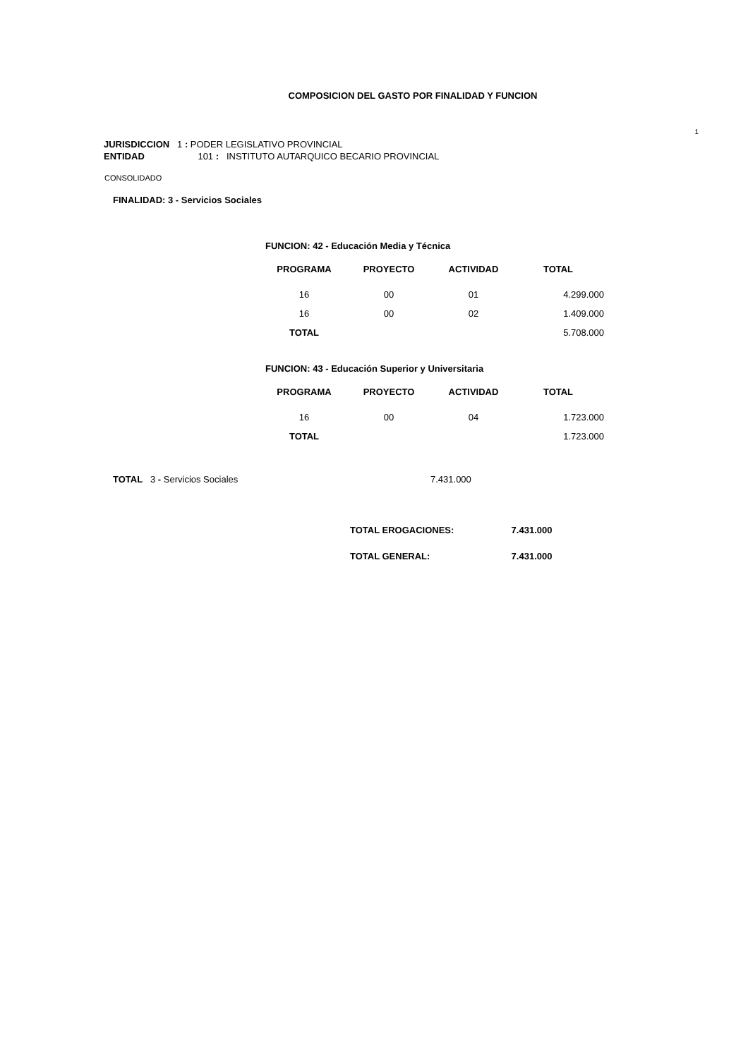COMPOSICION DEL GASTO POR FINALIDAD Y FUNCION
1
JURISDICCION 1 : PODER LEGISLATIVO PROVINCIAL
ENTIDAD 101 : INSTITUTO AUTARQUICO BECARIO PROVINCIAL
CONSOLIDADO
FINALIDAD: 3 - Servicios Sociales
FUNCION: 42 - Educación Media y Técnica
| PROGRAMA | PROYECTO | ACTIVIDAD | TOTAL |
| --- | --- | --- | --- |
| 16 | 00 | 01 | 4.299.000 |
| 16 | 00 | 02 | 1.409.000 |
| TOTAL | | | 5.708.000 |
FUNCION: 43 - Educación Superior y Universitaria
| PROGRAMA | PROYECTO | ACTIVIDAD | TOTAL |
| --- | --- | --- | --- |
| 16 | 00 | 04 | 1.723.000 |
| TOTAL | | | 1.723.000 |
TOTAL 3 - Servicios Sociales 7.431.000
TOTAL EROGACIONES: 7.431.000
TOTAL GENERAL: 7.431.000